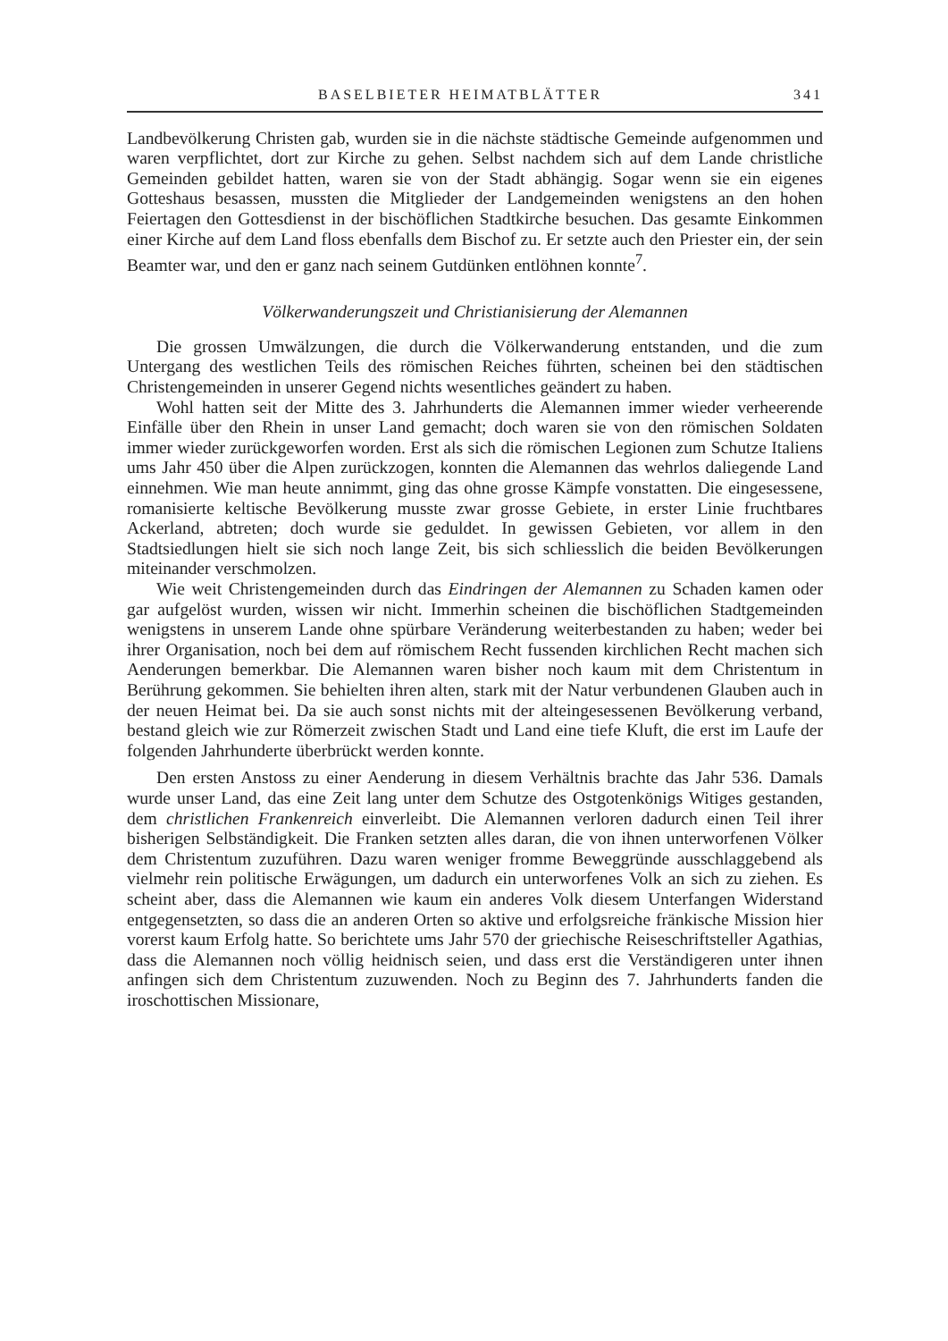BASELBIETER HEIMATBLÄTTER 341
Landbevölkerung Christen gab, wurden sie in die nächste städtische Gemeinde aufgenommen und waren verpflichtet, dort zur Kirche zu gehen. Selbst nachdem sich auf dem Lande christliche Gemeinden gebildet hatten, waren sie von der Stadt abhängig. Sogar wenn sie ein eigenes Gotteshaus besassen, mussten die Mitglieder der Landgemeinden wenigstens an den hohen Feiertagen den Gottesdienst in der bischöflichen Stadtkirche besuchen. Das gesamte Einkommen einer Kirche auf dem Land floss ebenfalls dem Bischof zu. Er setzte auch den Priester ein, der sein Beamter war, und den er ganz nach seinem Gutdünken entlöhnen konnte<sup>7</sup>.
Völkerwanderungszeit und Christianisierung der Alemannen
Die grossen Umwälzungen, die durch die Völkerwanderung entstanden, und die zum Untergang des westlichen Teils des römischen Reiches führten, scheinen bei den städtischen Christengemeinden in unserer Gegend nichts wesentliches geändert zu haben.
Wohl hatten seit der Mitte des 3. Jahrhunderts die Alemannen immer wieder verheerende Einfälle über den Rhein in unser Land gemacht; doch waren sie von den römischen Soldaten immer wieder zurückgeworfen worden. Erst als sich die römischen Legionen zum Schutze Italiens ums Jahr 450 über die Alpen zurückzogen, konnten die Alemannen das wehrlos daliegende Land einnehmen. Wie man heute annimmt, ging das ohne grosse Kämpfe vonstatten. Die eingesessene, romanisierte keltische Bevölkerung musste zwar grosse Gebiete, in erster Linie fruchtbares Ackerland, abtreten; doch wurde sie geduldet. In gewissen Gebieten, vor allem in den Stadtsiedlungen hielt sie sich noch lange Zeit, bis sich schliesslich die beiden Bevölkerungen miteinander verschmolzen.
Wie weit Christengemeinden durch das Eindringen der Alemannen zu Schaden kamen oder gar aufgelöst wurden, wissen wir nicht. Immerhin scheinen die bischöflichen Stadtgemeinden wenigstens in unserem Lande ohne spürbare Veränderung weiterbestanden zu haben; weder bei ihrer Organisation, noch bei dem auf römischem Recht fussenden kirchlichen Recht machen sich Aenderungen bemerkbar. Die Alemannen waren bisher noch kaum mit dem Christentum in Berührung gekommen. Sie behielten ihren alten, stark mit der Natur verbundenen Glauben auch in der neuen Heimat bei. Da sie auch sonst nichts mit der alteingesessenen Bevölkerung verband, bestand gleich wie zur Römerzeit zwischen Stadt und Land eine tiefe Kluft, die erst im Laufe der folgenden Jahrhunderte überbrückt werden konnte.
Den ersten Anstoss zu einer Aenderung in diesem Verhältnis brachte das Jahr 536. Damals wurde unser Land, das eine Zeit lang unter dem Schutze des Ostgotenkönigs Witiges gestanden, dem christlichen Frankenreich einverleibt. Die Alemannen verloren dadurch einen Teil ihrer bisherigen Selbständigkeit. Die Franken setzten alles daran, die von ihnen unterworfenen Völker dem Christentum zuzuführen. Dazu waren weniger fromme Beweggründe ausschlaggebend als vielmehr rein politische Erwägungen, um dadurch ein unterworfenes Volk an sich zu ziehen. Es scheint aber, dass die Alemannen wie kaum ein anderes Volk diesem Unterfangen Widerstand entgegensetzten, so dass die an anderen Orten so aktive und erfolgsreiche fränkische Mission hier vorerst kaum Erfolg hatte. So berichtete ums Jahr 570 der griechische Reiseschriftsteller Agathias, dass die Alemannen noch völlig heidnisch seien, und dass erst die Verständigeren unter ihnen anfingen sich dem Christentum zuzuwenden. Noch zu Beginn des 7. Jahrhunderts fanden die iroschottischen Missionare,